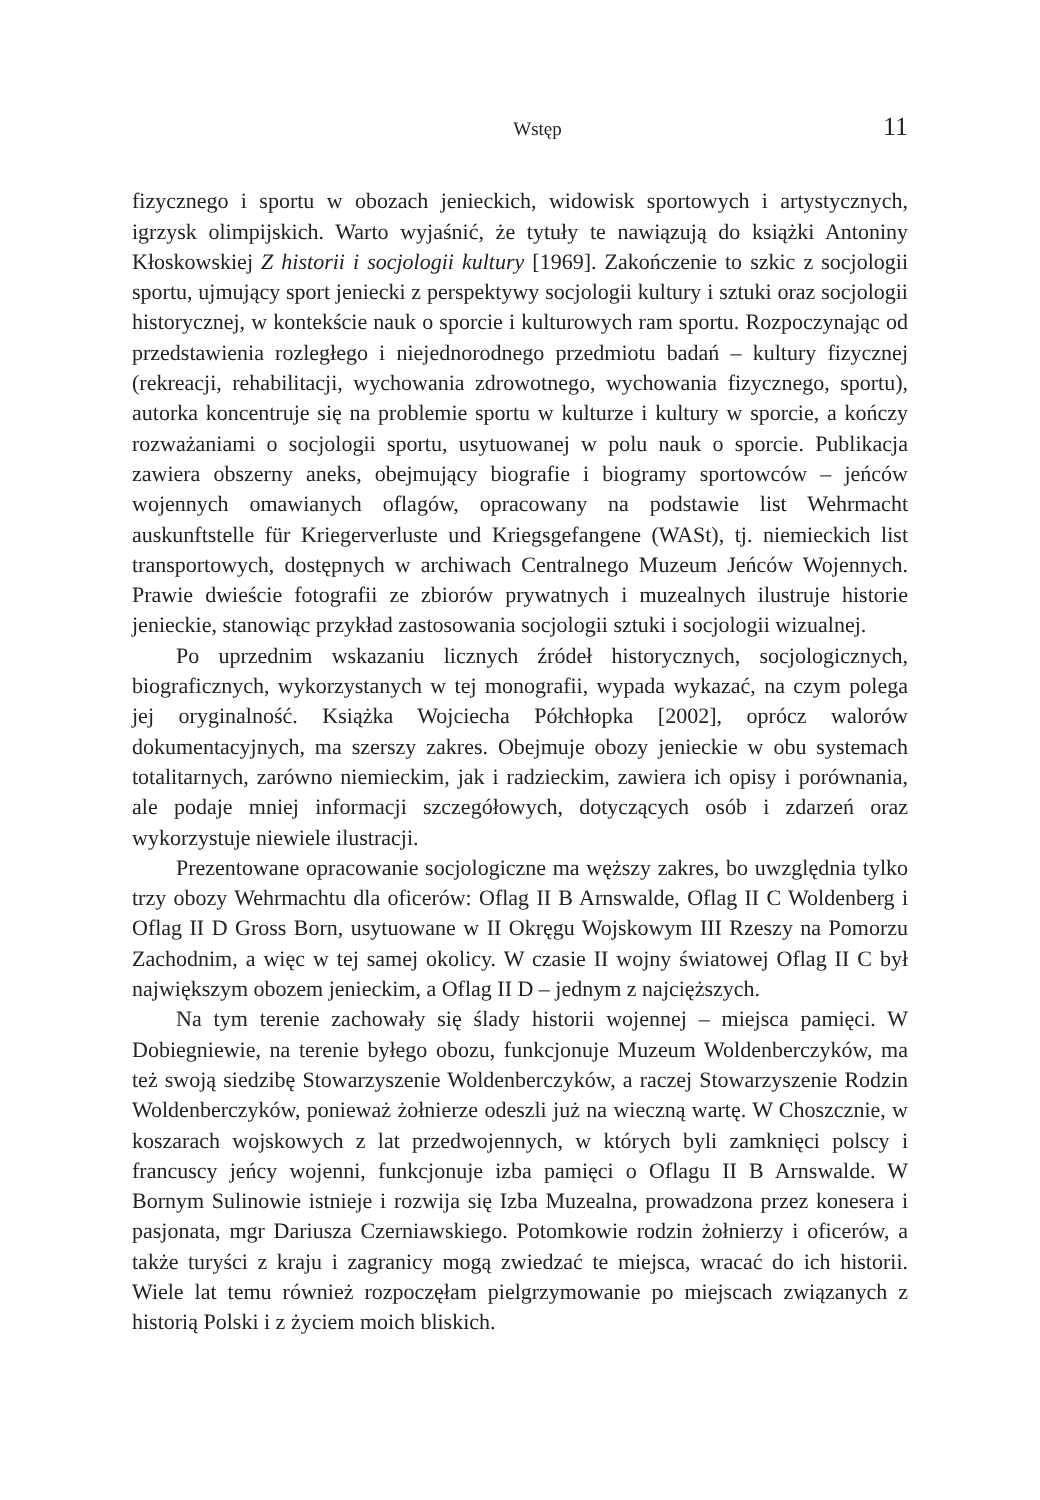Wstęp 11
fizycznego i sportu w obozach jenieckich, widowisk sportowych i artystycznych, igrzysk olimpijskich. Warto wyjaśnić, że tytuły te nawiązują do książki Antoniny Kłoskowskiej Z historii i socjologii kultury [1969]. Zakończenie to szkic z socjologii sportu, ujmujący sport jeniecki z perspektywy socjologii kultury i sztuki oraz socjologii historycznej, w kontekście nauk o sporcie i kulturowych ram sportu. Rozpoczynając od przedstawienia rozległego i niejednorodnego przedmiotu badań – kultury fizycznej (rekreacji, rehabilitacji, wychowania zdrowotnego, wychowania fizycznego, sportu), autorka koncentruje się na problemie sportu w kulturze i kultury w sporcie, a kończy rozważaniami o socjologii sportu, usytuowanej w polu nauk o sporcie. Publikacja zawiera obszerny aneks, obejmujący biografie i biogramy sportowców – jeńców wojennych omawianych oflagów, opracowany na podstawie list Wehrmacht auskunftstelle für Kriegerverluste und Kriegsgefangene (WASt), tj. niemieckich list transportowych, dostępnych w archiwach Centralnego Muzeum Jeńców Wojennych. Prawie dwieście fotografii ze zbiorów prywatnych i muzealnych ilustruje historie jenieckie, stanowiąc przykład zastosowania socjologii sztuki i socjologii wizualnej.
Po uprzednim wskazaniu licznych źródeł historycznych, socjologicznych, biograficznych, wykorzystanych w tej monografii, wypada wykazać, na czym polega jej oryginalność. Książka Wojciecha Półchłopka [2002], oprócz walorów dokumentacyjnych, ma szerszy zakres. Obejmuje obozy jenieckie w obu systemach totalitarnych, zarówno niemieckim, jak i radzieckim, zawiera ich opisy i porównania, ale podaje mniej informacji szczegółowych, dotyczących osób i zdarzeń oraz wykorzystuje niewiele ilustracji.
Prezentowane opracowanie socjologiczne ma węższy zakres, bo uwzględnia tylko trzy obozy Wehrmachtu dla oficerów: Oflag II B Arnswalde, Oflag II C Woldenberg i Oflag II D Gross Born, usytuowane w II Okręgu Wojskowym III Rzeszy na Pomorzu Zachodnim, a więc w tej samej okolicy. W czasie II wojny światowej Oflag II C był największym obozem jenieckim, a Oflag II D – jednym z najcięższych.
Na tym terenie zachowały się ślady historii wojennej – miejsca pamięci. W Dobiegniewie, na terenie byłego obozu, funkcjonuje Muzeum Woldenberczyków, ma też swoją siedzibę Stowarzyszenie Woldenberczyków, a raczej Stowarzyszenie Rodzin Woldenberczyków, ponieważ żołnierze odeszli już na wieczną wartę. W Choszcznie, w koszarach wojskowych z lat przedwojennych, w których byli zamknięci polscy i francuscy jeńcy wojenni, funkcjonuje izba pamięci o Oflagu II B Arnswalde. W Bornym Sulinowie istnieje i rozwija się Izba Muzealna, prowadzona przez konesera i pasjonata, mgr Dariusza Czerniawskiego. Potomkowie rodzin żołnierzy i oficerów, a także turyści z kraju i zagranicy mogą zwiedzać te miejsca, wracać do ich historii. Wiele lat temu również rozpoczęłam pielgrzymowanie po miejscach związanych z historią Polski i z życiem moich bliskich.